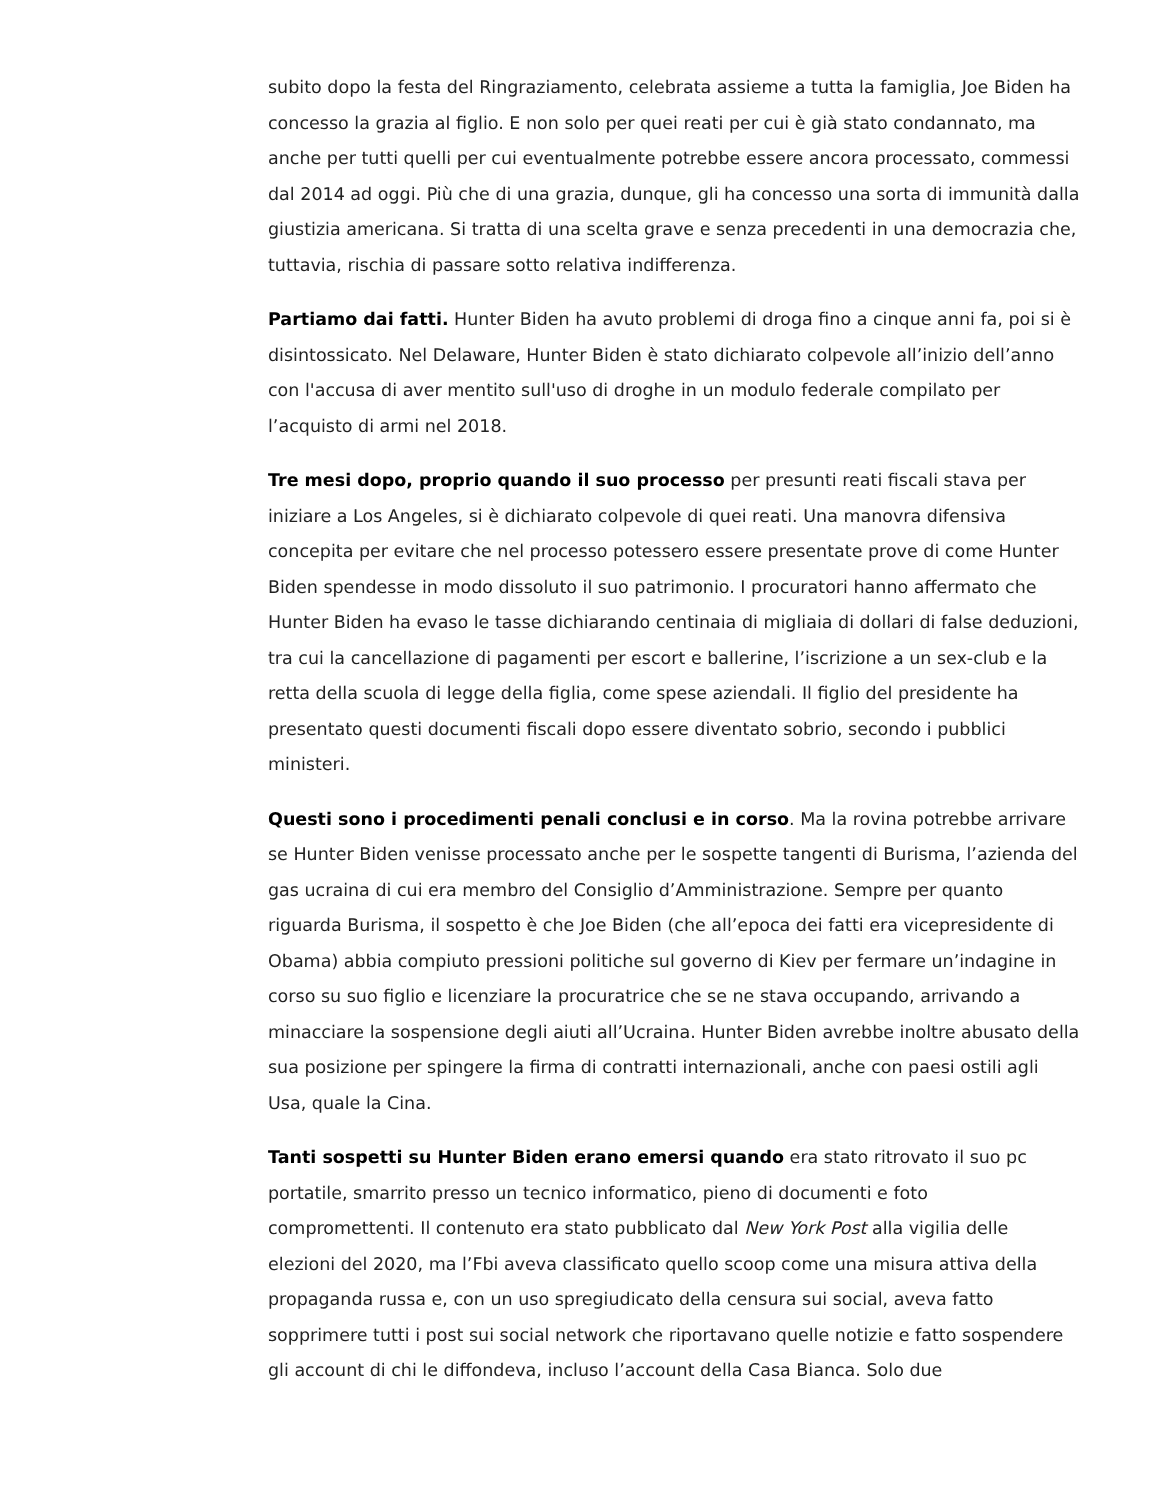subito dopo la festa del Ringraziamento, celebrata assieme a tutta la famiglia, Joe Biden ha concesso la grazia al figlio. E non solo per quei reati per cui è già stato condannato, ma anche per tutti quelli per cui eventualmente potrebbe essere ancora processato, commessi dal 2014 ad oggi. Più che di una grazia, dunque, gli ha concesso una sorta di immunità dalla giustizia americana. Si tratta di una scelta grave e senza precedenti in una democrazia che, tuttavia, rischia di passare sotto relativa indifferenza.
Partiamo dai fatti. Hunter Biden ha avuto problemi di droga fino a cinque anni fa, poi si è disintossicato. Nel Delaware, Hunter Biden è stato dichiarato colpevole all’inizio dell’anno con l'accusa di aver mentito sull'uso di droghe in un modulo federale compilato per l’acquisto di armi nel 2018.
Tre mesi dopo, proprio quando il suo processo per presunti reati fiscali stava per iniziare a Los Angeles, si è dichiarato colpevole di quei reati. Una manovra difensiva concepita per evitare che nel processo potessero essere presentate prove di come Hunter Biden spendesse in modo dissoluto il suo patrimonio. I procuratori hanno affermato che Hunter Biden ha evaso le tasse dichiarando centinaia di migliaia di dollari di false deduzioni, tra cui la cancellazione di pagamenti per escort e ballerine, l’iscrizione a un sex-club e la retta della scuola di legge della figlia, come spese aziendali. Il figlio del presidente ha presentato questi documenti fiscali dopo essere diventato sobrio, secondo i pubblici ministeri.
Questi sono i procedimenti penali conclusi e in corso. Ma la rovina potrebbe arrivare se Hunter Biden venisse processato anche per le sospette tangenti di Burisma, l’azienda del gas ucraina di cui era membro del Consiglio d’Amministrazione. Sempre per quanto riguarda Burisma, il sospetto è che Joe Biden (che all’epoca dei fatti era vicepresidente di Obama) abbia compiuto pressioni politiche sul governo di Kiev per fermare un’indagine in corso su suo figlio e licenziare la procuratrice che se ne stava occupando, arrivando a minacciare la sospensione degli aiuti all’Ucraina. Hunter Biden avrebbe inoltre abusato della sua posizione per spingere la firma di contratti internazionali, anche con paesi ostili agli Usa, quale la Cina.
Tanti sospetti su Hunter Biden erano emersi quando era stato ritrovato il suo pc portatile, smarrito presso un tecnico informatico, pieno di documenti e foto compromettenti. Il contenuto era stato pubblicato dal New York Post alla vigilia delle elezioni del 2020, ma l’Fbi aveva classificato quello scoop come una misura attiva della propaganda russa e, con un uso spregiudicato della censura sui social, aveva fatto sopprimere tutti i post sui social network che riportavano quelle notizie e fatto sospendere gli account di chi le diffondeva, incluso l’account della Casa Bianca. Solo due